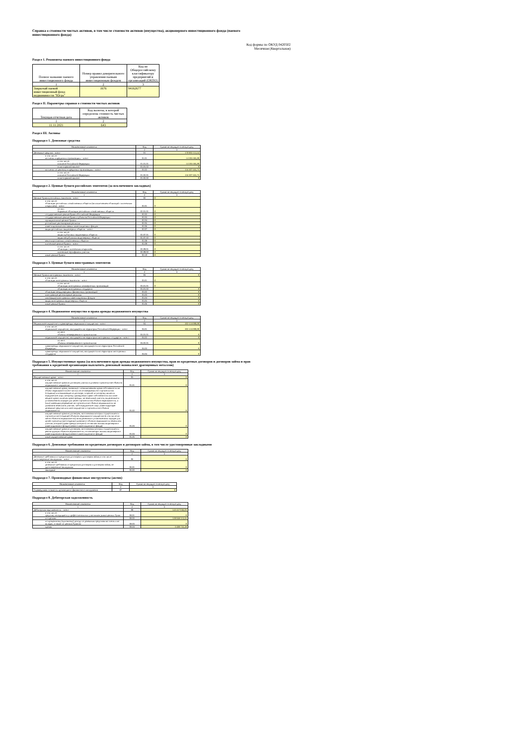Справка о стоимости чистых активов, в том числе стоимости активов (имущества), акционерного инвестиционного фонда (паевого инвестиционного фонда)
Код формы по ОКУД 0420502
Месячная (Квартальная)
Раздел 1. Реквизиты паевого инвестиционного фонда
| Полное название паевого инвестиционного фонда | Номер правил доверительного управления паевым инвестиционным фондом | Код по Общероссийскому классификатору предприятий и организаций (ОКПО) |
| --- | --- | --- |
| 1 | 2 | 3 |
| Закрытый паевой инвестиционный фонд недвижимости "Югра" | 1676 | 94162677 |
Раздел II. Параметры справки о стоимости чистых активов
| Текущая отчетная дата | Код валюты, в которой определена стоимость чистых активов |
| --- | --- |
| 1 | 2 |
| 11.11.2021 | 643 |
Раздел III. Активы
Подраздел 1. Денежные средства
| Наименование показателя | Код | Сумма на текущую отчетную дату |
| 1 | 2 | 3 |
| Денежные средства – всего | 01 | 170 903 151,64 |
| в том числе: на счетах в кредитных организациях – всего | 01.01 | 14 595 685,89 |
| в том числе: в валюте Российской Федерации | 01.01.01 | 14 595 685,89 |
| в иностранной валюте | 01.01.02 | 0 |
| на счетах по депозиту в кредитных организациях – всего | 01.02 | 156 307 465,75 |
| в том числе: в валюте Российской Федерации | 01.02.01 | 156 307 465,75 |
| в иностранной валюте | 01.02.02 | 0 |
Подраздел 2. Ценные бумаги российских эмитентов (за исключением закладных)
| Наименование показателя | Код | Сумма на текущую отчетную дату |
| 1 | 2 | 3 |
| Ценные бумаги российских эмитентов - всего | 02 | 0 |
| в том числе: облигации российских хозяйственных обществ (за исключением облигаций с ипотечным покрытием) – всего | 02.01 | 0 |
| из них: биржевые облигации российских хозяйственных обществ | 02.01.01 | 0 |
| государственные ценные бумаги Российской Федерации | 02.02 | 0 |
| государственные ценные бумаги субъектов Российской Федерации | 02.03 | 0 |
| муниципальные ценные бумаги | 02.04 | 0 |
| российские депозитарные расписки | 02.05 | 0 |
| инвестиционные паи паевых инвестиционных фондов | 02.06 | 0 |
| акции российских акционерных обществ – всего | 02.07 | 0 |
| в том числе: акции публичных акционерных обществ | 02.07.01 | 0 |
| акции непубличных акционерных обществ | 02.07.02 | 0 |
| векселя российских хозяйственных обществ | 02.08 | 0 |
| ипотечные ценные бумаги – всего | 02.09 | 0 |
| в том числе: облигации с ипотечным покрытием | 02.09.01 | 0 |
| ипотечные сертификаты участия | 02.09.02 | 0 |
| иные ценные бумаги | 02.10 | 0 |
Подраздел 3. Ценные бумаги иностранных эмитентов
| Наименование показателя | Код | Сумма на текущую отчетную дату |
| 1 | 2 | 3 |
| Ценные бумаги иностранных эмитентов – всего | 03 | 0 |
| в том числе: облигации иностранных эмитентов – всего | 03.01 | 0 |
| в том числе: облигации иностранных коммерческих организаций | 03.01.01 | 0 |
| облигации иностранных государств | 03.01.02 | 0 |
| облигации международных финансовых организаций | 03.02 | 0 |
| иностранные депозитарные расписки | 03.03 | 0 |
| паи (акции) иностранных инвестиционных фондов | 03.04 | 0 |
| акции иностранных акционерных обществ | 03.05 | 0 |
| иные ценные бумаги | 03.06 | 0 |
Подраздел 4. Недвижимое имущество и права аренды недвижимого имущества
| Наименование показателя | Код | Сумма на текущую отчетную дату |
| 1 | 2 | 3 |
| Недвижимое имущество и права аренды недвижимого имущества – всего | 04 | 302 124 000,00 |
| в том числе: недвижимое имущество, находящееся на территории Российской Федерации – всего | 04.01 | 302 124 000,00 |
| из него: объекты незавершенного строительства | 04.01.01 | 0 |
| недвижимое имущество, находящееся на территории иностранных государств – всего | 04.02 | 0 |
| из него: объекты незавершенного строительства | 04.02.01 | 0 |
| права аренды недвижимого имущества, находящегося на территории Российской Федерации | 04.03 | 0 |
| права аренды недвижимого имущества, находящегося на территории иностранных государств | 04.04 | 0 |
Подраздел 5. Имущественные права (за исключением прав аренды недвижимого имущества, прав из кредитных договоров и договоров займа и прав требования к кредитной организации выплатить денежный эквивалент драгоценных металлов)
| Наименование показателя | Код | Сумма на текущую отчетную дату |
| 1 | 2 | 3 |
| Имущественные права – всего | 05 | 0 |
| в том числе: имущественные права из договоров участия в долевом строительстве объектов недвижимого имущества | 05.01 | 0 |
| имущественные права, связанные с возникновением права собственности на объект недвижимости (его часть) после завершения его строительства (создания) и возникающие из договора, стороной по которому является юридическое лицо, которому принадлежит право собственности или иное вещное право, включая право аренды, на земельный участок, выделенный в установленном порядке для целей строительства объекта недвижимости, и (или) имеющим разрешение на строительство объекта недвижимости на указанном земельном участке, либо юридическое лицо, инвестирующее денежные средства или иное имущество в строительство объекта недвижимости | 05.02 | 0 |
| имущественные права из договоров, на основании которых осуществляется строительство (создание) объектов недвижимого имущества (в том числе на месте объектов недвижимости) на выделенном в установленном порядке для целей строительства (создания) указанного объекта недвижимости земельном участке, который (право аренды которого) составляет активы акционерного инвестиционного фонда (паевого инвестиционного фонда) | 05.03 | 0 |
| имущественные права из договоров, на основании которых осуществляется реконструкция объектов недвижимости, составляющих активы акционерного инвестиционного фонда (паевого инвестиционного фонда) | 05.04 | 0 |
| иные имущественные права | 05.05 | 0 |
Подраздел 6. Денежные требования по кредитным договорам и договорам займа, в том числе удостоверенные закладными
| Наименование показателя | Код | Сумма на текущую отчетную дату |
| 1 | 2 | 3 |
| Денежные требования по кредитным договорам и договорам займа, в том числе удостоверенные закладными – всего | 06 | 0 |
| в том числе: денежные требования по кредитным договорам и договорам займа, не удостоверенные закладными | 06.01 | 0 |
| закладные | 06.02 | 0 |
Подраздел 7. Производные финансовые инструменты (актив)
| Наименование показателя | Код | Сумма на текущую отчетную дату |
| 1 | 2 | 3 |
| Справедливая стоимость производного финансового инструмента | 07 | 0 |
Подраздел 8. Дебиторская задолженность
| Наименование показателя | Код | Сумма на текущую отчетную дату |
| 1 | 2 | 3 |
| Дебиторская задолженность – всего | 08 | 543 437 046,03 |
| в том числе: средства, находящиеся у профессиональных участников рынка ценных бумаг | 08.01 | 0 |
| по сделкам | 08.02 | 539 948 313,65 |
| по процентному (купонному) доходу по денежным средствам на счетах и во вкладах, а также по ценным бумагам | 08.03 | 0 |
| прочая | 08.04 | 3 488 732,38 |